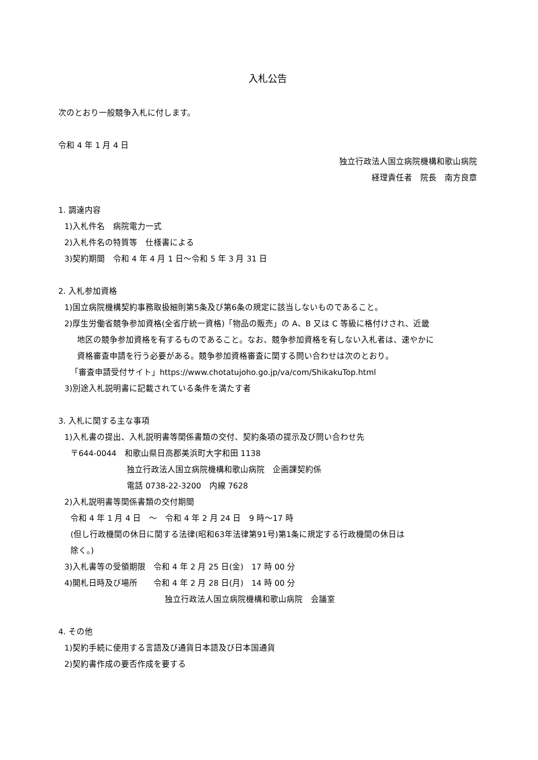入札公告
次のとおり一般競争入札に付します。
令和 4 年 1 月 4 日
独立行政法人国立病院機構和歌山病院
経理責任者　院長　南方良章
1. 調達内容
1)入札件名　病院電力一式
2)入札件名の特質等　仕様書による
3)契約期間　令和 4 年 4 月 1 日～令和 5 年 3 月 31 日
2. 入札参加資格
1)国立病院機構契約事務取扱細則第5条及び第6条の規定に該当しないものであること。
2)厚生労働省競争参加資格(全省庁統一資格)「物品の販売」の A、B 又は C 等級に格付けされ、近畿
地区の競争参加資格を有するものであること。なお、競争参加資格を有しない入札者は、速やかに
資格審査申請を行う必要がある。競争参加資格審査に関する問い合わせは次のとおり。
「審査申請受付サイト」https://www.chotatujoho.go.jp/va/com/ShikakuTop.html
3)別途入札説明書に記載されている条件を満たす者
3. 入札に関する主な事項
1)入札書の提出、入札説明書等関係書類の交付、契約条項の提示及び問い合わせ先
〒644-0044　和歌山県日高郡美浜町大字和田 1138
独立行政法人国立病院機構和歌山病院　企画課契約係
電話 0738-22-3200　内線 7628
2)入札説明書等関係書類の交付期間
令和 4 年 1 月 4 日　～　令和 4 年 2 月 24 日　9 時～17 時
(但し行政機関の休日に関する法律(昭和63年法律第91号)第1条に規定する行政機関の休日は
除く。)
3)入札書等の受領期限　令和 4 年 2 月 25 日(金)　17 時 00 分
4)開札日時及び場所　　令和 4 年 2 月 28 日(月)　14 時 00 分
独立行政法人国立病院機構和歌山病院　会議室
4. その他
1)契約手続に使用する言語及び通貨日本語及び日本国通貨
2)契約書作成の要否作成を要する